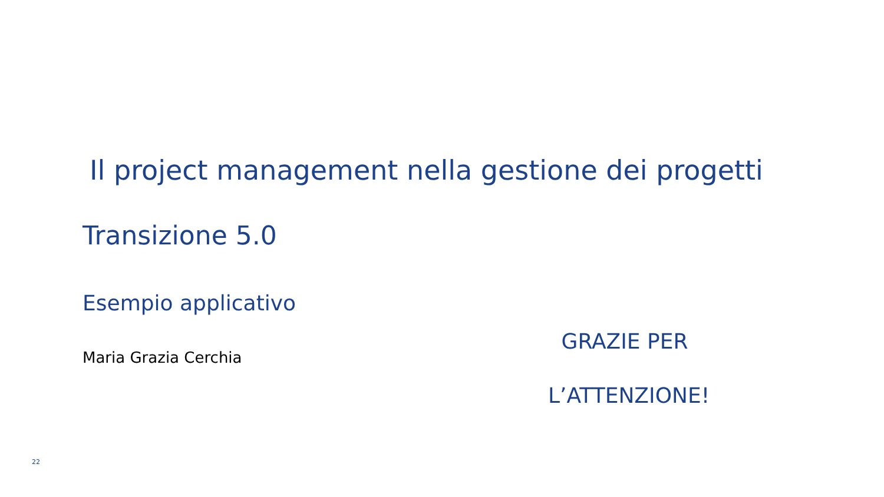Il project management nella gestione dei progetti
Transizione 5.0
Esempio applicativo
Maria Grazia Cerchia
GRAZIE PER
L’ATTENZIONE!
22